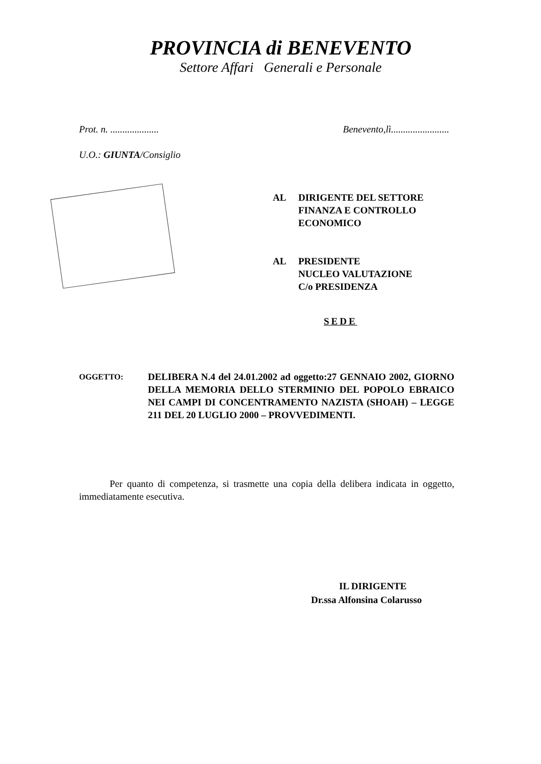PROVINCIA di BENEVENTO
Settore Affari Generali e Personale
Prot. n. .................... Benevento,lì........................
U.O.: GIUNTA/Consiglio
AL DIRIGENTE DEL SETTORE
FINANZA E CONTROLLO
ECONOMICO
AL PRESIDENTE
NUCLEO VALUTAZIONE
C/o PRESIDENZA
SEDE
OGGETTO:
DELIBERA N.4 del 24.01.2002 ad oggetto:27 GENNAIO 2002, GIORNO DELLA MEMORIA DELLO STERMINIO DEL POPOLO EBRAICO NEI CAMPI DI CONCENTRAMENTO NAZISTA (SHOAH) – LEGGE 211 DEL 20 LUGLIO 2000 – PROVVEDIMENTI.
Per quanto di competenza, si trasmette una copia della delibera indicata in oggetto, immediatamente esecutiva.
IL DIRIGENTE
Dr.ssa Alfonsina Colarusso